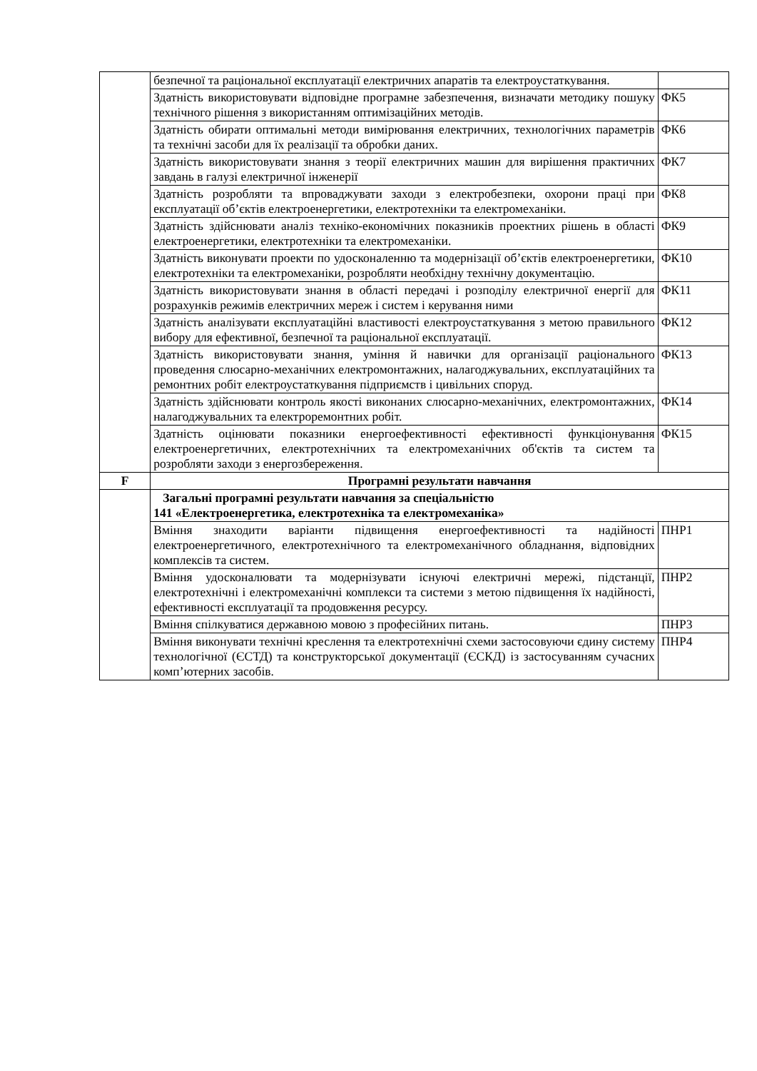| | безпечної та раціональної експлуатації електричних апаратів та електроустаткування. | |
| | Здатність використовувати відповідне програмне забезпечення, визначати методику пошуку технічного рішення з використанням оптимізаційних методів. | ФК5 |
| | Здатність обирати оптимальні методи вимірювання електричних, технологічних параметрів та технічні засоби для їх реалізації та обробки даних. | ФК6 |
| | Здатність використовувати знання з теорії електричних машин для вирішення практичних завдань в галузі електричної інженерії | ФК7 |
| | Здатність розробляти та впроваджувати заходи з електробезпеки, охорони праці при експлуатації об’єктів електроенергетики, електротехніки та електромеханіки. | ФК8 |
| | Здатність здійснювати аналіз техніко-економічних показників проектних рішень в області електроенергетики, електротехніки та електромеханіки. | ФК9 |
| | Здатність виконувати проекти по удосконаленню та модернізації об’єктів електроенергетики, електротехніки та електромеханіки, розробляти необхідну технічну документацію. | ФК10 |
| | Здатність використовувати знання в області передачі і розподілу електричної енергії для розрахунків режимів електричних мереж і систем і керування ними | ФК11 |
| | Здатність аналізувати експлуатаційні властивості електроустаткування з метою правильного вибору для ефективної, безпечної та раціональної експлуатації. | ФК12 |
| | Здатність використовувати знання, уміння й навички для організації раціонального проведення слюсарно-механічних електромонтажних, налагоджувальних, експлуатаційних та ремонтних робіт електроустаткування підприємств і цивільних споруд. | ФК13 |
| | Здатність здійснювати контроль якості виконаних слюсарно-механічних, електромонтажних, налагоджувальних та електроремонтних робіт. | ФК14 |
| | Здатність оцінювати показники енергоефективності ефективності функціонування електроенергетичних, електротехнічних та електромеханічних об'єктів та систем та розробляти заходи з енергозбереження. | ФК15 |
| F | Програмні результати навчання | |
| | Загальні програмні результати навчання за спеціальністю 141 «Електроенергетика, електротехніка та електромеханіка» | |
| | Вміння знаходити варіанти підвищення енергоефективності та надійності електроенергетичного, електротехнічного та електромеханічного обладнання, відповідних комплексів та систем. | ПНР1 |
| | Вміння удосконалювати та модернізувати існуючі електричні мережі, підстанції, електротехнічні і електромеханічні комплекси та системи з метою підвищення їх надійності, ефективності експлуатації та продовження ресурсу. | ПНР2 |
| | Вміння спілкуватися державною мовою з професійних питань. | ПНР3 |
| | Вміння виконувати технічні креслення та електротехнічні схеми застосовуючи єдину систему технологічної (ЄСТД) та конструкторської документації (ЄСКД) із застосуванням сучасних комп’ютерних засобів. | ПНР4 |